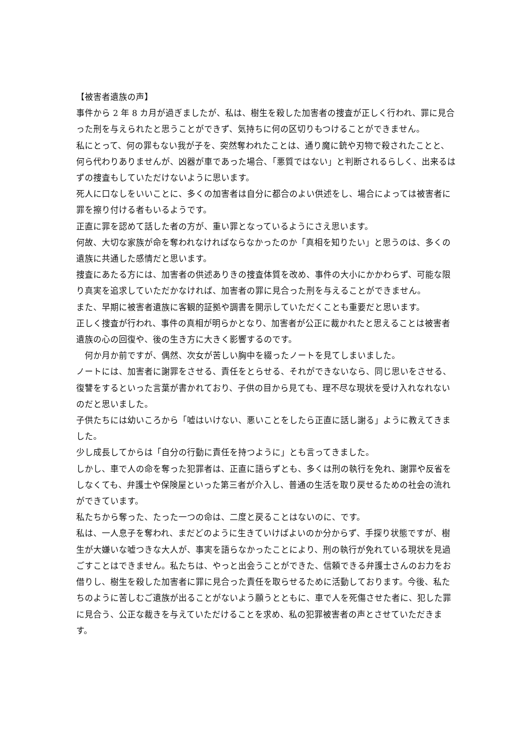【被害者遺族の声】
事件から 2 年 8 カ月が過ぎましたが、私は、樹生を殺した加害者の捜査が正しく行われ、罪に見合った刑を与えられたと思うことができず、気持ちに何の区切りもつけることができません。
私にとって、何の罪もない我が子を、突然奪われたことは、通り魔に銃や刃物で殺されたことと、何ら代わりありませんが、凶器が車であった場合、「悪質ではない」と判断されるらしく、出来るはずの捜査もしていただけないように思います。
死人に口なしをいいことに、多くの加害者は自分に都合のよい供述をし、場合によっては被害者に罪を擦り付ける者もいるようです。
正直に罪を認めて話した者の方が、重い罪となっているようにさえ思います。
何故、大切な家族が命を奪われなければならなかったのか「真相を知りたい」と思うのは、多くの遺族に共通した感情だと思います。
捜査にあたる方には、加害者の供述ありきの捜査体質を改め、事件の大小にかかわらず、可能な限り真実を追求していただかなければ、加害者の罪に見合った刑を与えることができません。
また、早期に被害者遺族に客観的証拠や調書を開示していただくことも重要だと思います。
正しく捜査が行われ、事件の真相が明らかとなり、加害者が公正に裁かれたと思えることは被害者遺族の心の回復や、後の生き方に大きく影響するのです。
　何か月か前ですが、偶然、次女が苦しい胸中を綴ったノートを見てしまいました。
ノートには、加害者に謝罪をさせる、責任をとらせる、それができないなら、同じ思いをさせる、復讐をするといった言葉が書かれており、子供の目から見ても、理不尽な現状を受け入れなれないのだと思いました。
子供たちには幼いころから「嘘はいけない、悪いことをしたら正直に話し謝る」ように教えてきました。
少し成長してからは「自分の行動に責任を持つように」とも言ってきました。
しかし、車で人の命を奪った犯罪者は、正直に語らずとも、多くは刑の執行を免れ、謝罪や反省をしなくても、弁護士や保険屋といった第三者が介入し、普通の生活を取り戻せるための社会の流れができています。
私たちから奪った、たった一つの命は、二度と戻ることはないのに、です。
私は、一人息子を奪われ、まだどのように生きていけばよいのか分からず、手探り状態ですが、樹生が大嫌いな嘘つきな大人が、事実を語らなかったことにより、刑の執行が免れている現状を見過ごすことはできません。私たちは、やっと出会うことができた、信頼できる弁護士さんのお力をお借りし、樹生を殺した加害者に罪に見合った責任を取らせるために活動しております。今後、私たちのように苦しむご遺族が出ることがないよう願うとともに、車で人を死傷させた者に、犯した罪に見合う、公正な裁きを与えていただけることを求め、私の犯罪被害者の声とさせていただきます。